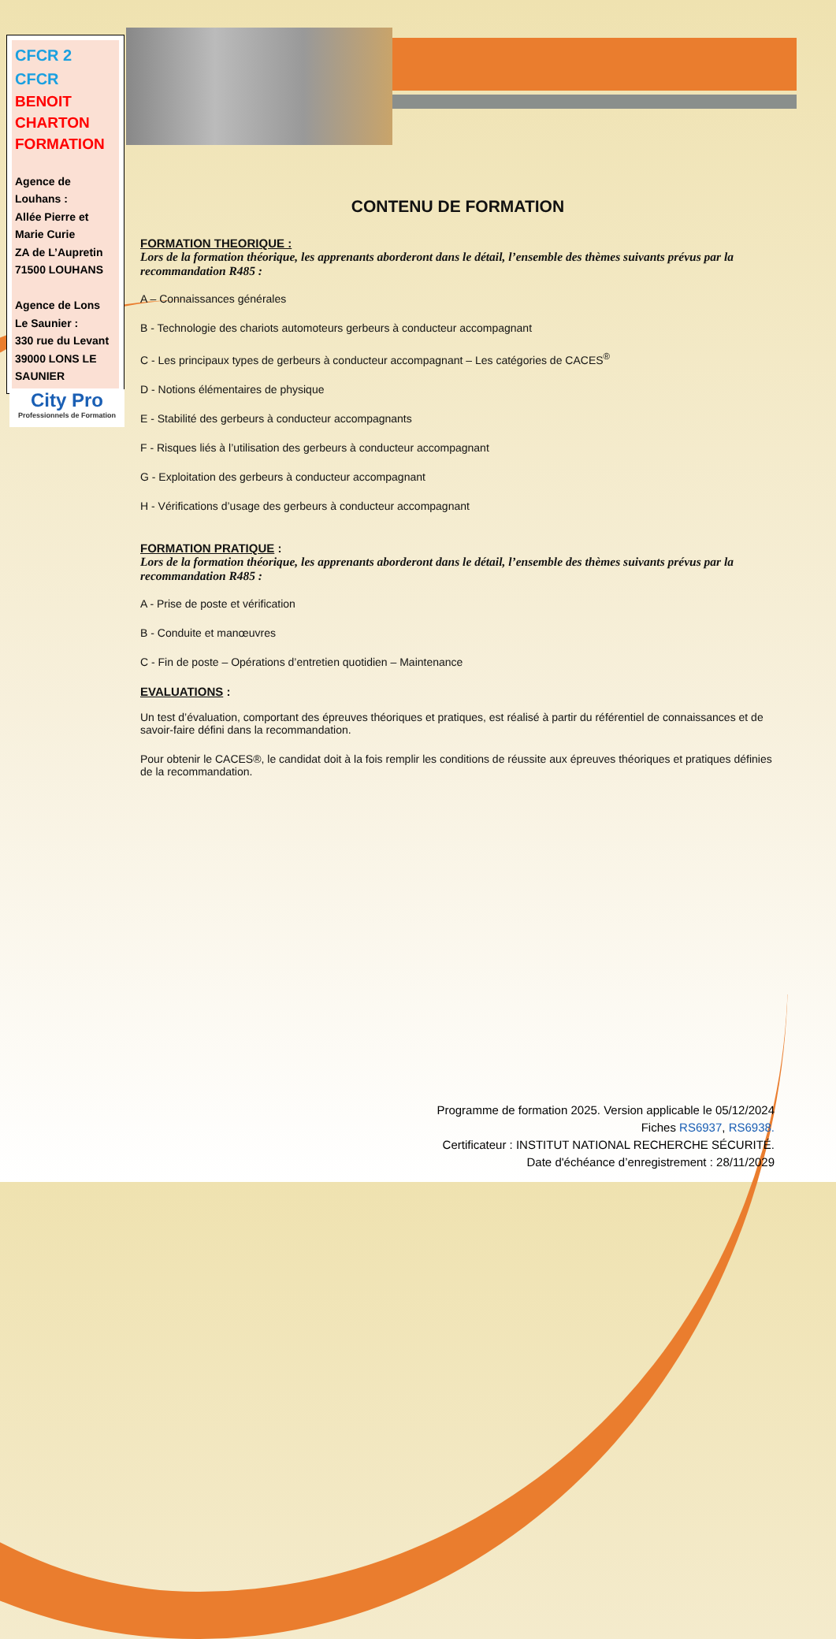CFCR 2
CFCR
BENOIT
CHARTON
FORMATION
Agence de Louhans :
Allée Pierre et Marie Curie
ZA de L’Aupretin
71500 LOUHANS
Agence de Lons Le Saunier :
330 rue du Levant
39000 LONS LE SAUNIER
City Pro
Professionnels de Formation
CONTENU DE FORMATION
FORMATION THEORIQUE :
Lors de la formation théorique, les apprenants aborderont dans le détail, l’ensemble des thèmes suivants prévus par la recommandation R485 :
A – Connaissances générales
B - Technologie des chariots automoteurs gerbeurs à conducteur accompagnant
C - Les principaux types de gerbeurs à conducteur accompagnant – Les catégories de CACES<sup>®</sup>
D - Notions élémentaires de physique
E - Stabilité des gerbeurs à conducteur accompagnants
F - Risques liés à l’utilisation des gerbeurs à conducteur accompagnant
G - Exploitation des gerbeurs à conducteur accompagnant
H - Vérifications d’usage des gerbeurs à conducteur accompagnant
FORMATION PRATIQUE :
Lors de la formation théorique, les apprenants aborderont dans le détail, l’ensemble des thèmes suivants prévus par la recommandation R485 :
A - Prise de poste et vérification
B - Conduite et manœuvres
C - Fin de poste – Opérations d’entretien quotidien – Maintenance
EVALUATIONS :
Un test d’évaluation, comportant des épreuves théoriques et pratiques, est réalisé à partir du référentiel de connaissances et de savoir-faire défini dans la recommandation.
Pour obtenir le CACES®, le candidat doit à la fois remplir les conditions de réussite aux épreuves théoriques et pratiques définies de la recommandation.
Programme de formation 2025. Version applicable le 05/12/2024
Fiches RS6937, RS6938.
Certificateur : INSTITUT NATIONAL RECHERCHE SÉCURITÉ.
Date d'échéance d’enregistrement : 28/11/2029